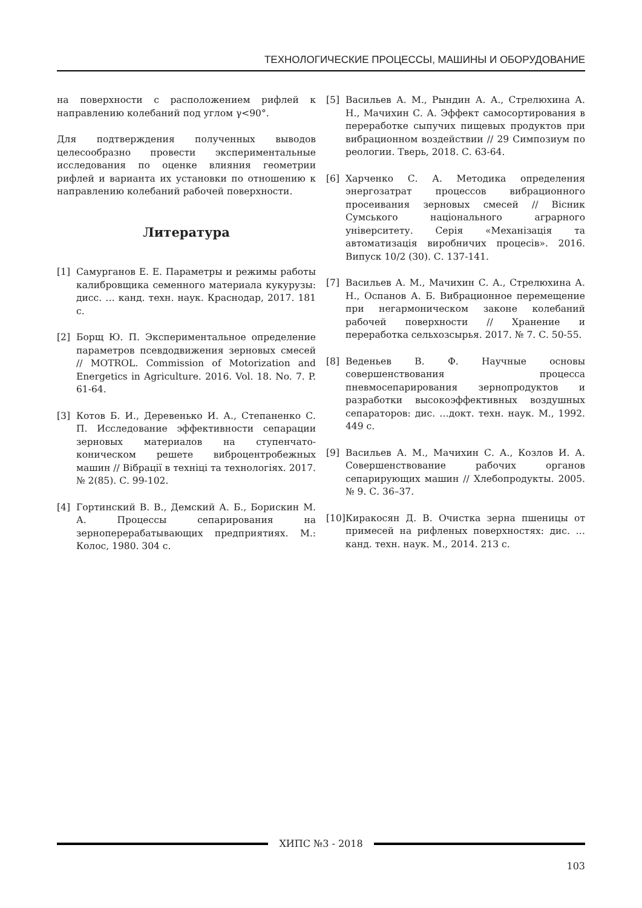ТЕХНОЛОГИЧЕСКИЕ ПРОЦЕССЫ, МАШИНЫ И ОБОРУДОВАНИЕ
на поверхности с расположением рифлей к направлению колебаний под углом γ<90°.
Для подтверждения полученных выводов целесообразно провести экспериментальные исследования по оценке влияния геометрии рифлей и варианта их установки по отношению к направлению колебаний рабочей поверхности.
Литература
[1] Самурганов Е. Е. Параметры и режимы работы калибровщика семенного материала кукурузы: дисс. … канд. техн. наук. Краснодар, 2017. 181 с.
[2] Борщ Ю. П. Экспериментальное определение параметров псевдодвижения зерновых смесей // MOTROL. Commission of Motorization and Energetics in Agriculture. 2016. Vol. 18. No. 7. P. 61-64.
[3] Котов Б. И., Деревенько И. А., Степаненко С. П. Исследование эффективности сепарации зерновых материалов на ступенчато-коническом решете виброцентробежных машин // Вібрації в техніці та технологіях. 2017. № 2(85). С. 99-102.
[4] Гортинский В. В., Демский А. Б., Борискин М. А. Процессы сепарирования на зерноперерабатывающих предприятиях. М.: Колос, 1980. 304 с.
[5] Васильев А. М., Рындин А. А., Стрелюхина А. Н., Мачихин С. А. Эффект самосортирования в переработке сыпучих пищевых продуктов при вибрационном воздействии // 29 Симпозиум по реологии. Тверь, 2018. С. 63-64.
[6] Харченко С. А. Методика определения энергозатрат процессов вибрационного просеивания зерновых смесей // Вісник Сумського національного аграрного університету. Серія «Механізація та автоматизація виробничих процесів». 2016. Випуск 10/2 (30). С. 137-141.
[7] Васильев А. М., Мачихин С. А., Стрелюхина А. Н., Оспанов А. Б. Вибрационное перемещение при негармоническом законе колебаний рабочей поверхности // Хранение и переработка сельхозсырья. 2017. № 7. С. 50-55.
[8] Веденьев В. Ф. Научные основы совершенствования процесса пневмосепарирования зернопродуктов и разработки высокоэффективных воздушных сепараторов: дис. …докт. техн. наук. М., 1992. 449 с.
[9] Васильев А. М., Мачихин С. А., Козлов И. А. Совершенствование рабочих органов сепарирующих машин // Хлебопродукты. 2005. № 9. С. 36–37.
[10]
Киракосян Д. В. Очистка зерна пшеницы от примесей на рифленых поверхностях: дис. … канд. техн. наук. М., 2014. 213 с.
ХИПС №3 - 2018
103